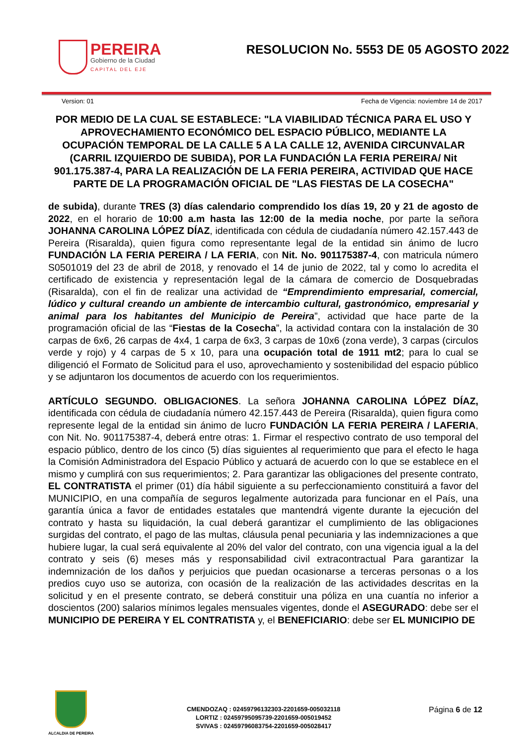PEREIRA
Gobierno de la Ciudad
CAPITAL DEL EJE
RESOLUCION No. 5553 DE 05 AGOSTO 2022
Version: 01 Fecha de Vigencia: noviembre 14 de 2017
POR MEDIO DE LA CUAL SE ESTABLECE: "LA VIABILIDAD TÉCNICA PARA EL USO Y APROVECHAMIENTO ECONÓMICO DEL ESPACIO PÚBLICO, MEDIANTE LA OCUPACIÓN TEMPORAL DE LA CALLE 5 A LA CALLE 12, AVENIDA CIRCUNVALAR (CARRIL IZQUIERDO DE SUBIDA), POR LA FUNDACIÓN LA FERIA PEREIRA/ Nit 901.175.387-4, PARA LA REALIZACIÓN DE LA FERIA PEREIRA, ACTIVIDAD QUE HACE PARTE DE LA PROGRAMACIÓN OFICIAL DE "LAS FIESTAS DE LA COSECHA"
de subida), durante TRES (3) días calendario comprendido los días 19, 20 y 21 de agosto de 2022, en el horario de 10:00 a.m hasta las 12:00 de la media noche, por parte la señora JOHANNA CAROLINA LÓPEZ DÍAZ, identificada con cédula de ciudadanía número 42.157.443 de Pereira (Risaralda), quien figura como representante legal de la entidad sin ánimo de lucro FUNDACIÓN LA FERIA PEREIRA / LA FERIA, con Nit. No. 901175387-4, con matricula número S0501019 del 23 de abril de 2018, y renovado el 14 de junio de 2022, tal y como lo acredita el certificado de existencia y representación legal de la cámara de comercio de Dosquebradas (Risaralda), con el fin de realizar una actividad de “Emprendimiento empresarial, comercial, lúdico y cultural creando un ambiente de intercambio cultural, gastronómico, empresarial y animal para los habitantes del Municipio de Pereira”, actividad que hace parte de la programación oficial de las “Fiestas de la Cosecha”, la actividad contara con la instalación de 30 carpas de 6x6, 26 carpas de 4x4, 1 carpa de 6x3, 3 carpas de 10x6 (zona verde), 3 carpas (circulos verde y rojo) y 4 carpas de 5 x 10, para una ocupación total de 1911 mt2; para lo cual se diligenció el Formato de Solicitud para el uso, aprovechamiento y sostenibilidad del espacio público y se adjuntaron los documentos de acuerdo con los requerimientos.
ARTÍCULO SEGUNDO. OBLIGACIONES. La señora JOHANNA CAROLINA LÓPEZ DÍAZ, identificada con cédula de ciudadanía número 42.157.443 de Pereira (Risaralda), quien figura como represente legal de la entidad sin ánimo de lucro FUNDACIÓN LA FERIA PEREIRA / LAFERIA, con Nit. No. 901175387-4, deberá entre otras: 1. Firmar el respectivo contrato de uso temporal del espacio público, dentro de los cinco (5) días siguientes al requerimiento que para el efecto le haga la Comisión Administradora del Espacio Público y actuará de acuerdo con lo que se establece en el mismo y cumplirá con sus requerimientos; 2. Para garantizar las obligaciones del presente contrato, EL CONTRATISTA el primer (01) día hábil siguiente a su perfeccionamiento constituirá a favor del MUNICIPIO, en una compañía de seguros legalmente autorizada para funcionar en el País, una garantía única a favor de entidades estatales que mantendrá vigente durante la ejecución del contrato y hasta su liquidación, la cual deberá garantizar el cumplimiento de las obligaciones surgidas del contrato, el pago de las multas, cláusula penal pecuniaria y las indemnizaciones a que hubiere lugar, la cual será equivalente al 20% del valor del contrato, con una vigencia igual a la del contrato y seis (6) meses más y responsabilidad civil extracontractual Para garantizar la indemnización de los daños y perjuicios que puedan ocasionarse a terceras personas o a los predios cuyo uso se autoriza, con ocasión de la realización de las actividades descritas en la solicitud y en el presente contrato, se deberá constituir una póliza en una cuantía no inferior a doscientos (200) salarios mínimos legales mensuales vigentes, donde el ASEGURADO: debe ser el MUNICIPIO DE PEREIRA Y EL CONTRATISTA y, el BENEFICIARIO: debe ser EL MUNICIPIO DE
ALCALDIA DE PEREIRA
CMENDOZAQ : 02459796132303-2201659-005032118
LORTIZ : 02459795095739-2201659-005019452
SVIVAS : 02459796083754-2201659-005028417
Página 6 de 12